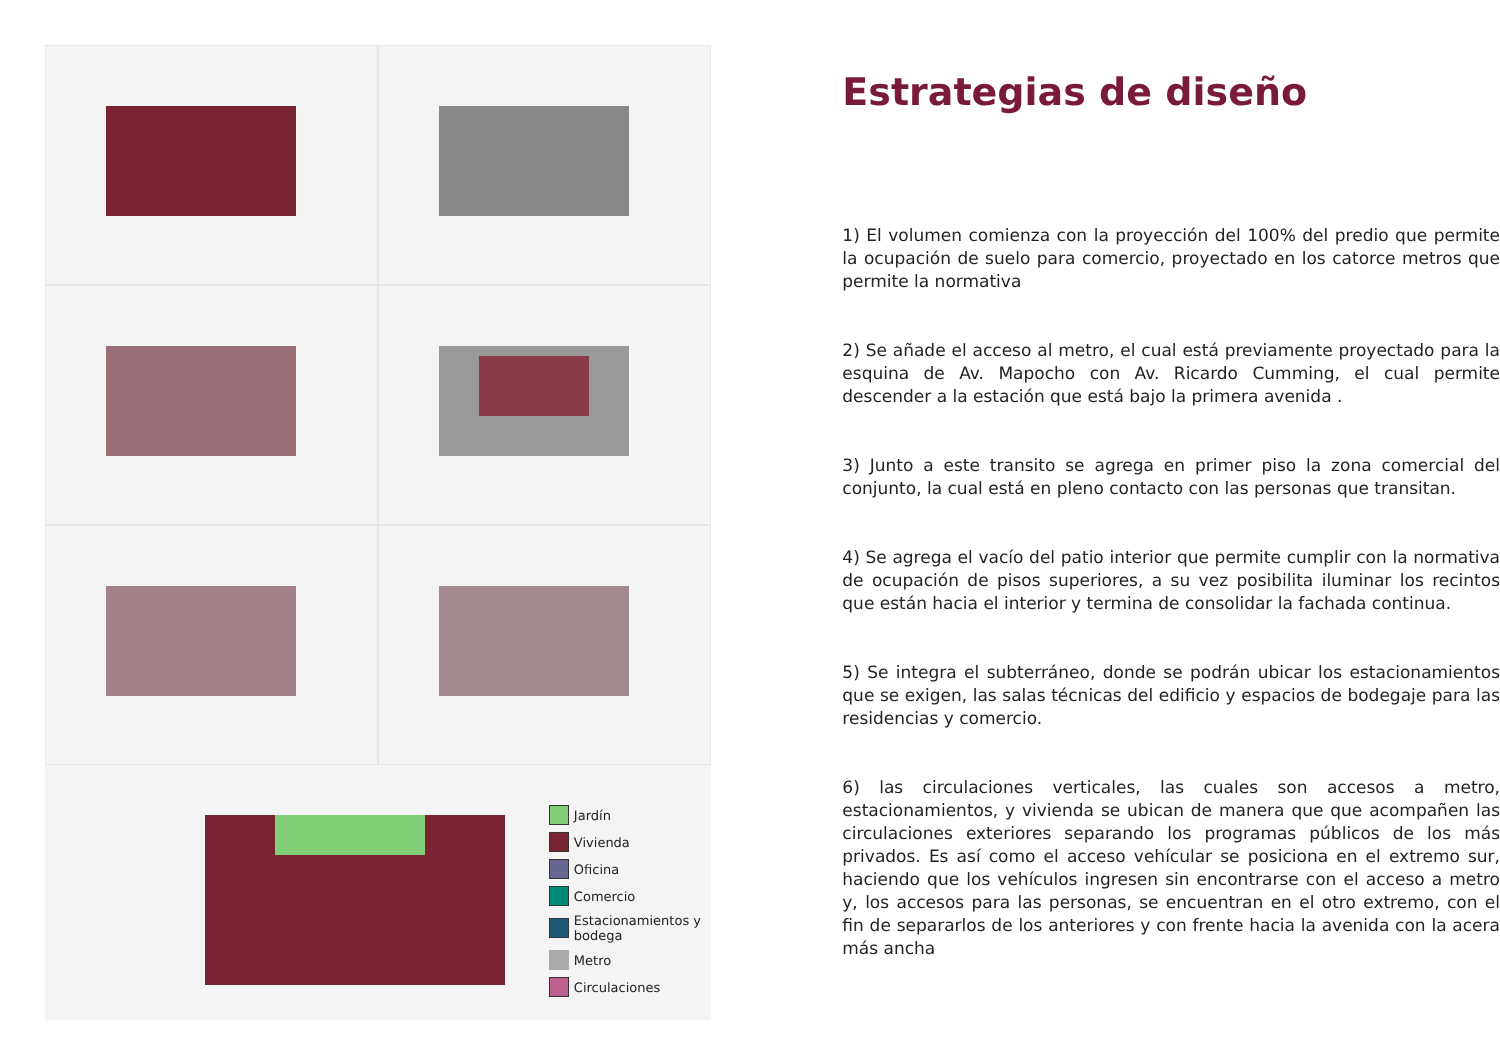Jardín
Vivienda
Oficina
Comercio
Estacionamientos y
bodega
Metro
Circulaciones
Estrategias de diseño
1) El volumen comienza con la proyección del 100% del predio que permite la ocupación de suelo para comercio, proyectado en los catorce metros que permite la normativa
2) Se añade el acceso al metro, el cual está previamente proyectado para la esquina de Av. Mapocho con Av. Ricardo Cumming, el cual permite descender a la estación que está bajo la primera avenida .
3) Junto a este transito se agrega en primer piso la zona comercial del conjunto, la cual está en pleno contacto con las personas que transitan.
4) Se agrega el vacío del patio interior que permite cumplir con la normativa de ocupación de pisos superiores, a su vez posibilita iluminar los recintos que están hacia el interior y termina de consolidar la fachada continua.
5) Se integra el subterráneo, donde se podrán ubicar los estacionamientos que se exigen, las salas técnicas del edificio y espacios de bodegaje para las residencias y comercio.
6) las circulaciones verticales, las cuales son accesos a metro, estacionamientos, y vivienda se ubican de manera que que acompañen las circulaciones exteriores separando los programas públicos de los más privados. Es así como el acceso vehícular se posiciona en el extremo sur, haciendo que los vehículos ingresen sin encontrarse con el acceso a metro y, los accesos para las personas, se encuentran en el otro extremo, con el fin de separarlos de los anteriores y con frente hacia la avenida con la acera más ancha